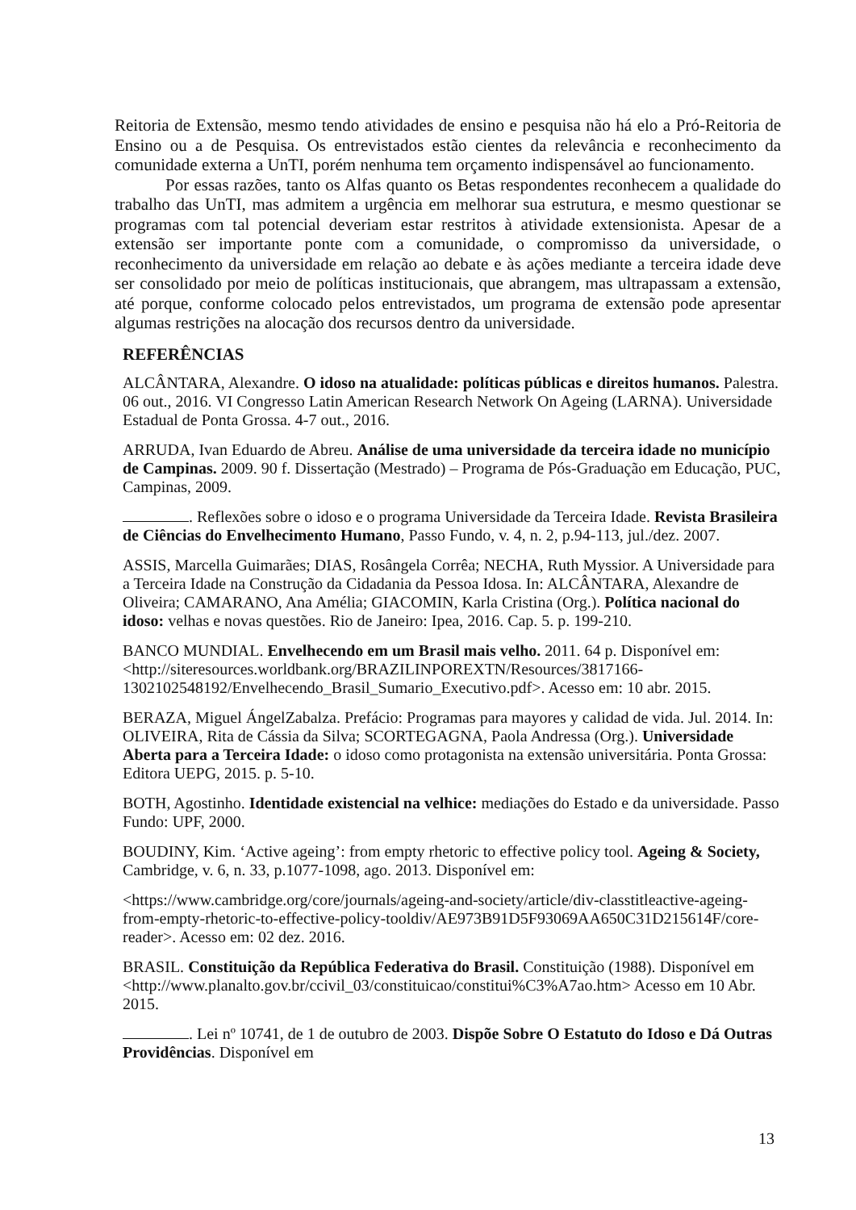Reitoria de Extensão, mesmo tendo atividades de ensino e pesquisa não há elo a Pró-Reitoria de Ensino ou a de Pesquisa. Os entrevistados estão cientes da relevância e reconhecimento da comunidade externa a UnTI, porém nenhuma tem orçamento indispensável ao funcionamento.
Por essas razões, tanto os Alfas quanto os Betas respondentes reconhecem a qualidade do trabalho das UnTI, mas admitem a urgência em melhorar sua estrutura, e mesmo questionar se programas com tal potencial deveriam estar restritos à atividade extensionista. Apesar de a extensão ser importante ponte com a comunidade, o compromisso da universidade, o reconhecimento da universidade em relação ao debate e às ações mediante a terceira idade deve ser consolidado por meio de políticas institucionais, que abrangem, mas ultrapassam a extensão, até porque, conforme colocado pelos entrevistados, um programa de extensão pode apresentar algumas restrições na alocação dos recursos dentro da universidade.
REFERÊNCIAS
ALCÂNTARA, Alexandre. O idoso na atualidade: políticas públicas e direitos humanos. Palestra. 06 out., 2016. VI Congresso Latin American Research Network On Ageing (LARNA). Universidade Estadual de Ponta Grossa. 4-7 out., 2016.
ARRUDA, Ivan Eduardo de Abreu. Análise de uma universidade da terceira idade no município de Campinas. 2009. 90 f. Dissertação (Mestrado) – Programa de Pós-Graduação em Educação, PUC, Campinas, 2009.
. Reflexões sobre o idoso e o programa Universidade da Terceira Idade. Revista Brasileira de Ciências do Envelhecimento Humano, Passo Fundo, v. 4, n. 2, p.94-113, jul./dez. 2007.
ASSIS, Marcella Guimarães; DIAS, Rosângela Corrêa; NECHA, Ruth Myssior. A Universidade para a Terceira Idade na Construção da Cidadania da Pessoa Idosa. In: ALCÂNTARA, Alexandre de Oliveira; CAMARANO, Ana Amélia; GIACOMIN, Karla Cristina (Org.). Política nacional do idoso: velhas e novas questões. Rio de Janeiro: Ipea, 2016. Cap. 5. p. 199-210.
BANCO MUNDIAL. Envelhecendo em um Brasil mais velho. 2011. 64 p. Disponível em: <http://siteresources.worldbank.org/BRAZILINPOREXTN/Resources/3817166-1302102548192/Envelhecendo_Brasil_Sumario_Executivo.pdf>. Acesso em: 10 abr. 2015.
BERAZA, Miguel ÁngelZabalza. Prefácio: Programas para mayores y calidad de vida. Jul. 2014. In: OLIVEIRA, Rita de Cássia da Silva; SCORTEGAGNA, Paola Andressa (Org.). Universidade Aberta para a Terceira Idade: o idoso como protagonista na extensão universitária. Ponta Grossa: Editora UEPG, 2015. p. 5-10.
BOTH, Agostinho. Identidade existencial na velhice: mediações do Estado e da universidade. Passo Fundo: UPF, 2000.
BOUDINY, Kim. ‘Active ageing’: from empty rhetoric to effective policy tool. Ageing & Society, Cambridge, v. 6, n. 33, p.1077-1098, ago. 2013. Disponível em:
<https://www.cambridge.org/core/journals/ageing-and-society/article/div-classtitleactive-ageing-from-empty-rhetoric-to-effective-policy-tooldiv/AE973B91D5F93069AA650C31D215614F/core-reader>. Acesso em: 02 dez. 2016.
BRASIL. Constituição da República Federativa do Brasil. Constituição (1988). Disponível em <http://www.planalto.gov.br/ccivil_03/constituicao/constitui%C3%A7ao.htm> Acesso em 10 Abr. 2015.
. Lei nº 10741, de 1 de outubro de 2003. Dispõe Sobre O Estatuto do Idoso e Dá Outras Providências. Disponível em
13